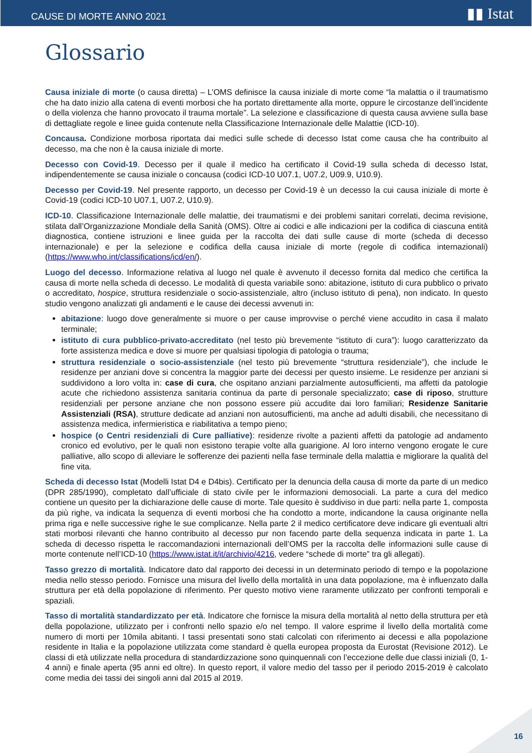CAUSE DI MORTE ANNO 2021 ▮▮ Istat
Glossario
Causa iniziale di morte (o causa diretta) – L’OMS definisce la causa iniziale di morte come “la malattia o il traumatismo che ha dato inizio alla catena di eventi morbosi che ha portato direttamente alla morte, oppure le circostanze dell’incidente o della violenza che hanno provocato il trauma mortale”. La selezione e classificazione di questa causa avviene sulla base di dettagliate regole e linee guida contenute nella Classificazione Internazionale delle Malattie (ICD-10).
Concausa. Condizione morbosa riportata dai medici sulle schede di decesso Istat come causa che ha contribuito al decesso, ma che non è la causa iniziale di morte.
Decesso con Covid-19. Decesso per il quale il medico ha certificato il Covid-19 sulla scheda di decesso Istat, indipendentemente se causa iniziale o concausa (codici ICD-10 U07.1, U07.2, U09.9, U10.9).
Decesso per Covid-19. Nel presente rapporto, un decesso per Covid-19 è un decesso la cui causa iniziale di morte è Covid-19 (codici ICD-10 U07.1, U07.2, U10.9).
ICD-10. Classificazione Internazionale delle malattie, dei traumatismi e dei problemi sanitari correlati, decima revisione, stilata dall’Organizzazione Mondiale della Sanità (OMS). Oltre ai codici e alle indicazioni per la codifica di ciascuna entità diagnostica, contiene istruzioni e linee guida per la raccolta dei dati sulle cause di morte (scheda di decesso internazionale) e per la selezione e codifica della causa iniziale di morte (regole di codifica internazionali) (https://www.who.int/classifications/icd/en/).
Luogo del decesso. Informazione relativa al luogo nel quale è avvenuto il decesso fornita dal medico che certifica la causa di morte nella scheda di decesso. Le modalità di questa variabile sono: abitazione, istituto di cura pubblico o privato o accreditato, hospice, struttura residenziale o socio-assistenziale, altro (incluso istituto di pena), non indicato. In questo studio vengono analizzati gli andamenti e le cause dei decessi avvenuti in:
abitazione: luogo dove generalmente si muore o per cause improvvise o perché viene accudito in casa il malato terminale;
istituto di cura pubblico-privato-accreditato (nel testo più brevemente “istituto di cura”): luogo caratterizzato da forte assistenza medica e dove si muore per qualsiasi tipologia di patologia o trauma;
struttura residenziale o socio-assistenziale (nel testo più brevemente “struttura residenziale”), che include le residenze per anziani dove si concentra la maggior parte dei decessi per questo insieme. Le residenze per anziani si suddividono a loro volta in: case di cura, che ospitano anziani parzialmente autosufficienti, ma affetti da patologie acute che richiedono assistenza sanitaria continua da parte di personale specializzato; case di riposo, strutture residenziali per persone anziane che non possono essere più accudite dai loro familiari; Residenze Sanitarie Assistenziali (RSA), strutture dedicate ad anziani non autosufficienti, ma anche ad adulti disabili, che necessitano di assistenza medica, infermieristica e riabilitativa a tempo pieno;
hospice (o Centri residenziali di Cure palliative): residenze rivolte a pazienti affetti da patologie ad andamento cronico ed evolutivo, per le quali non esistono terapie volte alla guarigione. Al loro interno vengono erogate le cure palliative, allo scopo di alleviare le sofferenze dei pazienti nella fase terminale della malattia e migliorare la qualità del fine vita.
Scheda di decesso Istat (Modelli Istat D4 e D4bis). Certificato per la denuncia della causa di morte da parte di un medico (DPR 285/1990), completato dall’ufficiale di stato civile per le informazioni demosociali. La parte a cura del medico contiene un quesito per la dichiarazione delle cause di morte. Tale quesito è suddiviso in due parti: nella parte 1, composta da più righe, va indicata la sequenza di eventi morbosi che ha condotto a morte, indicandone la causa originante nella prima riga e nelle successive righe le sue complicanze. Nella parte 2 il medico certificatore deve indicare gli eventuali altri stati morbosi rilevanti che hanno contribuito al decesso pur non facendo parte della sequenza indicata in parte 1. La scheda di decesso rispetta le raccomandazioni internazionali dell’OMS per la raccolta delle informazioni sulle cause di morte contenute nell’ICD-10 (https://www.istat.it/it/archivio/4216, vedere “schede di morte” tra gli allegati).
Tasso grezzo di mortalità. Indicatore dato dal rapporto dei decessi in un determinato periodo di tempo e la popolazione media nello stesso periodo. Fornisce una misura del livello della mortalità in una data popolazione, ma è influenzato dalla struttura per età della popolazione di riferimento. Per questo motivo viene raramente utilizzato per confronti temporali e spaziali.
Tasso di mortalità standardizzato per età. Indicatore che fornisce la misura della mortalità al netto della struttura per età della popolazione, utilizzato per i confronti nello spazio e/o nel tempo. Il valore esprime il livello della mortalità come numero di morti per 10mila abitanti. I tassi presentati sono stati calcolati con riferimento ai decessi e alla popolazione residente in Italia e la popolazione utilizzata come standard è quella europea proposta da Eurostat (Revisione 2012). Le classi di età utilizzate nella procedura di standardizzazione sono quinquennali con l’eccezione delle due classi iniziali (0, 1-4 anni) e finale aperta (95 anni ed oltre). In questo report, il valore medio del tasso per il periodo 2015-2019 è calcolato come media dei tassi dei singoli anni dal 2015 al 2019.
16